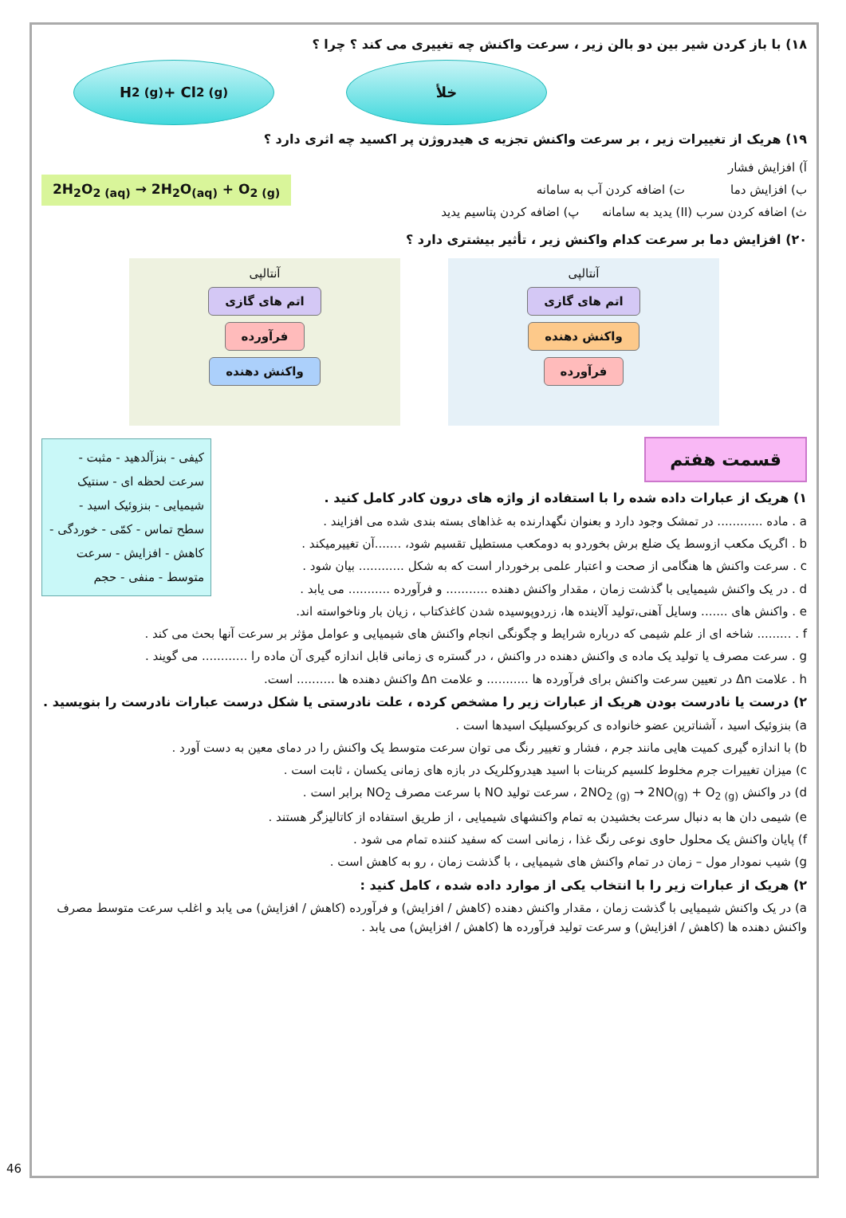۱۸) با باز کردن شیر بین دو بالن زیر ، سرعت واکنش چه تغییری می کند ؟ چرا ؟
H<sub>2 (g)</sub> + Cl<sub>2 (g)</sub> خلأ
۱۹) هریک از تغییرات زیر ، بر سرعت واکنش تجزیه ی هیدروژن پر اکسید چه اثری دارد ؟
آ) افزایش فشار
ب) افزایش دما ت) اضافه کردن آب به سامانه
ث) اضافه کردن سرب (II) یدید به سامانه پ) اضافه کردن پتاسیم یدید
2H<sub>2</sub>O<sub>2 (aq)</sub> → 2H<sub>2</sub>O<sub>(aq)</sub> + O<sub>2 (g)</sub>
۲۰) افزایش دما بر سرعت کدام واکنش زیر ، تأثیر بیشتری دارد ؟
آنتالپی
اتم های گازی
واکنش دهنده
فرآورده
آنتالپی
اتم های گازی
فرآورده
واکنش دهنده
قسمت هفتم
کیفی - بنزآلدهید - مثبت - سرعت لحظه ای - سنتیک شیمیایی - بنزوئیک اسید - سطح تماس - کمّی - خوردگی - کاهش - افزایش - سرعت متوسط - منفی - حجم
۱) هریک از عبارات داده شده را با استفاده از واژه های درون کادر کامل کنید .
a . ماده ............ در تمشک وجود دارد و بعنوان نگهدارنده به غذاهای بسته بندی شده می افزایند .
b . اگریک مکعب ازوسط یک ضلع برش بخوردو به دومکعب مستطیل تقسیم شود، .......آن تغییرمیکند .
c . سرعت واکنش ها هنگامی از صحت و اعتبار علمی برخوردار است که به شکل ............ بیان شود .
d . در یک واکنش شیمیایی با گذشت زمان ، مقدار واکنش دهنده ........... و فرآورده ........... می یابد .
e . واکنش های ....... وسایل آهنی،تولید آلاینده ها، زردوپوسیده شدن کاغذکتاب ، زیان بار وناخواسته اند.
f . ......... شاخه ای از علم شیمی که درباره شرایط و چگونگی انجام واکنش های شیمیایی و عوامل مؤثر بر سرعت آنها بحث می کند .
g . سرعت مصرف یا تولید یک ماده ی واکنش دهنده در واکنش ، در گستره ی زمانی قابل اندازه گیری آن ماده را ............ می گویند .
h . علامت Δn در تعیین سرعت واکنش برای فرآورده ها ........... و علامت Δn واکنش دهنده ها .......... است.
۲) درست یا نادرست بودن هریک از عبارات زیر را مشخص کرده ، علت نادرستی یا شکل درست عبارات نادرست را بنویسید .
a) بنزوئیک اسید ، آشناترین عضو خانواده ی کربوکسیلیک اسیدها است .
b) با اندازه گیری کمیت هایی مانند جرم ، فشار و تغییر رنگ می توان سرعت متوسط یک واکنش را در دمای معین به دست آورد .
c) میزان تغییرات جرم مخلوط کلسیم کربنات با اسید هیدروکلریک در بازه های زمانی یکسان ، ثابت است .
d) در واکنش 2NO<sub>2 (g)</sub> → 2NO<sub>(g)</sub> + O<sub>2 (g)</sub> ، سرعت تولید NO با سرعت مصرف NO<sub>2</sub> برابر است .
e) شیمی دان ها به دنبال سرعت بخشیدن به تمام واکنشهای شیمیایی ، از طریق استفاده از کاتالیزگر هستند .
f) پایان واکنش یک محلول حاوی نوعی رنگ غذا ، زمانی است که سفید کننده تمام می شود .
g) شیب نمودار مول – زمان در تمام واکنش های شیمیایی ، با گذشت زمان ، رو به کاهش است .
۲) هریک از عبارات زیر را با انتخاب یکی از موارد داده شده ، کامل کنید :
a) در یک واکنش شیمیایی با گذشت زمان ، مقدار واکنش دهنده (کاهش / افزایش) و فرآورده (کاهش / افزایش) می یابد و اغلب سرعت متوسط مصرف واکنش دهنده ها (کاهش / افزایش) و سرعت تولید فرآورده ها (کاهش / افزایش) می یابد .
46